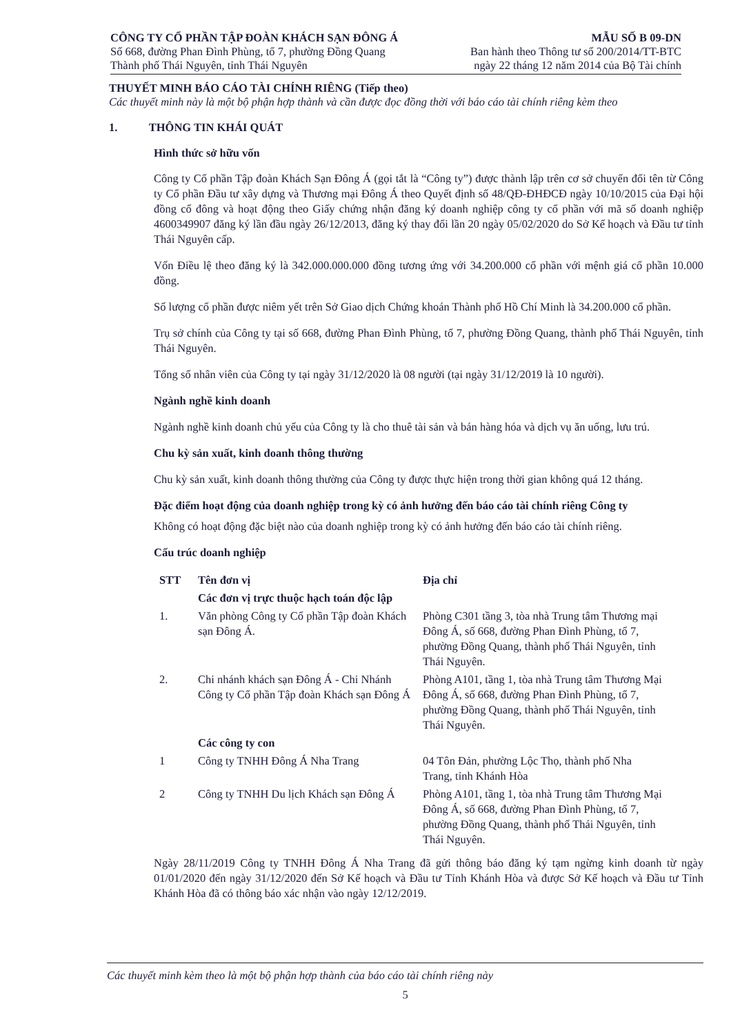CÔNG TY CỔ PHẦN TẬP ĐOÀN KHÁCH SẠN ĐÔNG Á
Số 668, đường Phan Đình Phùng, tổ 7, phường Đồng Quang
Thành phố Thái Nguyên, tỉnh Thái Nguyên
MẪU SỐ B 09-DN
Ban hành theo Thông tư số 200/2014/TT-BTC
ngày 22 tháng 12 năm 2014 của Bộ Tài chính
THUYẾT MINH BÁO CÁO TÀI CHÍNH RIÊNG (Tiếp theo)
Các thuyết minh này là một bộ phận hợp thành và cần được đọc đồng thời với báo cáo tài chính riêng kèm theo
1. THÔNG TIN KHÁI QUÁT
Hình thức sở hữu vốn
Công ty Cổ phần Tập đoàn Khách Sạn Đông Á (gọi tắt là “Công ty”) được thành lập trên cơ sở chuyển đổi tên từ Công ty Cổ phần Đầu tư xây dựng và Thương mại Đông Á theo Quyết định số 48/QĐ-ĐHĐCĐ ngày 10/10/2015 của Đại hội đồng cổ đông và hoạt động theo Giấy chứng nhận đăng ký doanh nghiệp công ty cổ phần với mã số doanh nghiệp 4600349907 đăng ký lần đầu ngày 26/12/2013, đăng ký thay đổi lần 20 ngày 05/02/2020 do Sở Kế hoạch và Đầu tư tỉnh Thái Nguyên cấp.
Vốn Điều lệ theo đăng ký là 342.000.000.000 đồng tương ứng với 34.200.000 cổ phần với mệnh giá cổ phần 10.000 đồng.
Số lượng cổ phần được niêm yết trên Sở Giao dịch Chứng khoán Thành phố Hồ Chí Minh là 34.200.000 cổ phần.
Trụ sở chính của Công ty tại số 668, đường Phan Đình Phùng, tổ 7, phường Đồng Quang, thành phố Thái Nguyên, tỉnh Thái Nguyên.
Tổng số nhân viên của Công ty tại ngày 31/12/2020 là 08 người (tại ngày 31/12/2019 là 10 người).
Ngành nghề kinh doanh
Ngành nghề kinh doanh chủ yếu của Công ty là cho thuê tài sản và bán hàng hóa và dịch vụ ăn uống, lưu trú.
Chu kỳ sản xuất, kinh doanh thông thường
Chu kỳ sản xuất, kinh doanh thông thường của Công ty được thực hiện trong thời gian không quá 12 tháng.
Đặc điểm hoạt động của doanh nghiệp trong kỳ có ảnh hưởng đến báo cáo tài chính riêng Công ty
Không có hoạt động đặc biệt nào của doanh nghiệp trong kỳ có ảnh hưởng đến báo cáo tài chính riêng.
Cấu trúc doanh nghiệp
| STT | Tên đơn vị | Địa chỉ |
| --- | --- | --- |
| | Các đơn vị trực thuộc hạch toán độc lập | |
| 1. | Văn phòng Công ty Cổ phần Tập đoàn Khách sạn Đông Á. | Phòng C301 tầng 3, tòa nhà Trung tâm Thương mại Đông Á, số 668, đường Phan Đình Phùng, tổ 7, phường Đồng Quang, thành phố Thái Nguyên, tỉnh Thái Nguyên. |
| 2. | Chi nhánh khách sạn Đông Á - Chi Nhánh Công ty Cổ phần Tập đoàn Khách sạn Đông Á | Phòng A101, tầng 1, tòa nhà Trung tâm Thương Mại Đông Á, số 668, đường Phan Đình Phùng, tổ 7, phường Đồng Quang, thành phố Thái Nguyên, tỉnh Thái Nguyên. |
| | Các công ty con | |
| 1 | Công ty TNHH Đông Á Nha Trang | 04 Tôn Đản, phường Lộc Thọ, thành phố Nha Trang, tỉnh Khánh Hòa |
| 2 | Công ty TNHH Du lịch Khách sạn Đông Á | Phòng A101, tầng 1, tòa nhà Trung tâm Thương Mại Đông Á, số 668, đường Phan Đình Phùng, tổ 7, phường Đồng Quang, thành phố Thái Nguyên, tỉnh Thái Nguyên. |
Ngày 28/11/2019 Công ty TNHH Đông Á Nha Trang đã gửi thông báo đăng ký tạm ngừng kinh doanh từ ngày 01/01/2020 đến ngày 31/12/2020 đến Sở Kế hoạch và Đầu tư Tỉnh Khánh Hòa và được Sở Kế hoạch và Đầu tư Tỉnh Khánh Hòa đã có thông báo xác nhận vào ngày 12/12/2019.
Các thuyết minh kèm theo là một bộ phận hợp thành của báo cáo tài chính riêng này
5